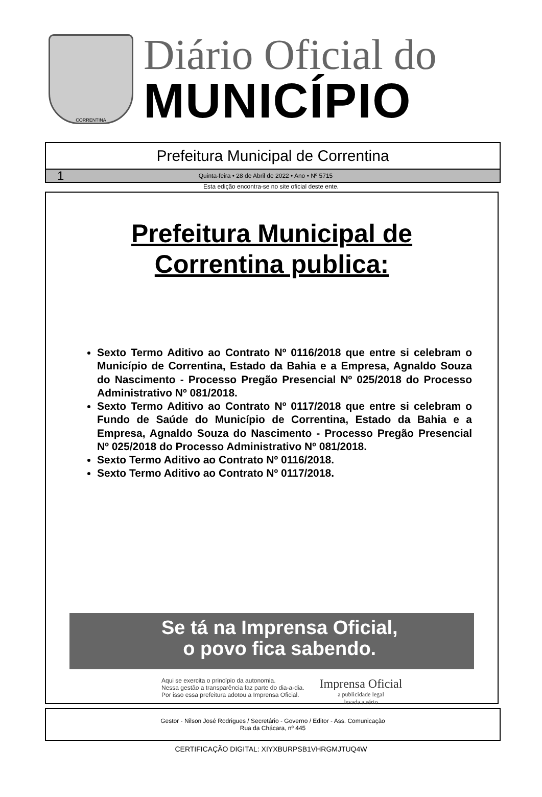CORRENTINA
Diário Oficial do
MUNICÍPIO
Prefeitura Municipal de Correntina
1 Quinta-feira • 28 de Abril de 2022 • Ano • Nº 5715
Esta edição encontra-se no site oficial deste ente.
Prefeitura Municipal de
Correntina publica:
Sexto Termo Aditivo ao Contrato Nº 0116/2018 que entre si celebram o Município de Correntina, Estado da Bahia e a Empresa, Agnaldo Souza do Nascimento - Processo Pregão Presencial Nº 025/2018 do Processo Administrativo Nº 081/2018.
Sexto Termo Aditivo ao Contrato Nº 0117/2018 que entre si celebram o Fundo de Saúde do Município de Correntina, Estado da Bahia e a Empresa, Agnaldo Souza do Nascimento - Processo Pregão Presencial Nº 025/2018 do Processo Administrativo Nº 081/2018.
Sexto Termo Aditivo ao Contrato Nº 0116/2018.
Sexto Termo Aditivo ao Contrato Nº 0117/2018.
Se tá na Imprensa Oficial,
o povo fica sabendo.
Aqui se exercita o princípio da autonomia.
Nessa gestão a transparência faz parte do dia-a-dia.
Por isso essa prefeitura adotou a Imprensa Oficial.
Imprensa Oficial
a publicidade legal
levada a sério
Gestor - Nilson José Rodrigues / Secretário - Governo / Editor - Ass. Comunicação
Rua da Chácara, nº 445
CERTIFICAÇÃO DIGITAL: XIYXBURPSB1VHRGMJTUQ4W